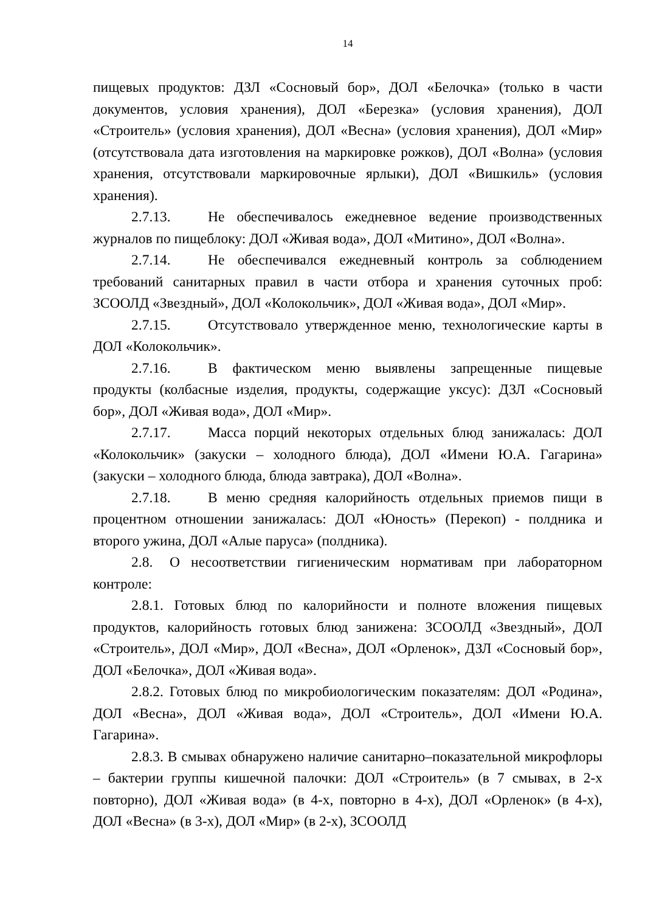14
пищевых продуктов: ДЗЛ «Сосновый бор», ДОЛ «Белочка» (только в части документов, условия хранения), ДОЛ «Березка» (условия хранения), ДОЛ «Строитель» (условия хранения), ДОЛ «Весна» (условия хранения), ДОЛ «Мир» (отсутствовала дата изготовления на маркировке рожков), ДОЛ «Волна» (условия хранения, отсутствовали маркировочные ярлыки), ДОЛ «Вишкиль» (условия хранения).
2.7.13. Не обеспечивалось ежедневное ведение производственных журналов по пищеблоку: ДОЛ «Живая вода», ДОЛ «Митино», ДОЛ «Волна».
2.7.14. Не обеспечивался ежедневный контроль за соблюдением требований санитарных правил в части отбора и хранения суточных проб: ЗСООЛД «Звездный», ДОЛ «Колокольчик», ДОЛ «Живая вода», ДОЛ «Мир».
2.7.15. Отсутствовало утвержденное меню, технологические карты в ДОЛ «Колокольчик».
2.7.16. В фактическом меню выявлены запрещенные пищевые продукты (колбасные изделия, продукты, содержащие уксус): ДЗЛ «Сосновый бор», ДОЛ «Живая вода», ДОЛ «Мир».
2.7.17. Масса порций некоторых отдельных блюд занижалась: ДОЛ «Колокольчик» (закуски – холодного блюда), ДОЛ «Имени Ю.А. Гагарина» (закуски – холодного блюда, блюда завтрака), ДОЛ «Волна».
2.7.18. В меню средняя калорийность отдельных приемов пищи в процентном отношении занижалась: ДОЛ «Юность» (Перекоп) - полдника и второго ужина, ДОЛ «Алые паруса» (полдника).
2.8. О несоответствии гигиеническим нормативам при лабораторном контроле:
2.8.1. Готовых блюд по калорийности и полноте вложения пищевых продуктов, калорийность готовых блюд занижена: ЗСООЛД «Звездный», ДОЛ «Строитель», ДОЛ «Мир», ДОЛ «Весна», ДОЛ «Орленок», ДЗЛ «Сосновый бор», ДОЛ «Белочка», ДОЛ «Живая вода».
2.8.2. Готовых блюд по микробиологическим показателям: ДОЛ «Родина», ДОЛ «Весна», ДОЛ «Живая вода», ДОЛ «Строитель», ДОЛ «Имени Ю.А. Гагарина».
2.8.3. В смывах обнаружено наличие санитарно–показательной микрофлоры – бактерии группы кишечной палочки: ДОЛ «Строитель» (в 7 смывах, в 2-х повторно), ДОЛ «Живая вода» (в 4-х, повторно в 4-х), ДОЛ «Орленок» (в 4-х), ДОЛ «Весна» (в 3-х), ДОЛ «Мир» (в 2-х), ЗСООЛД